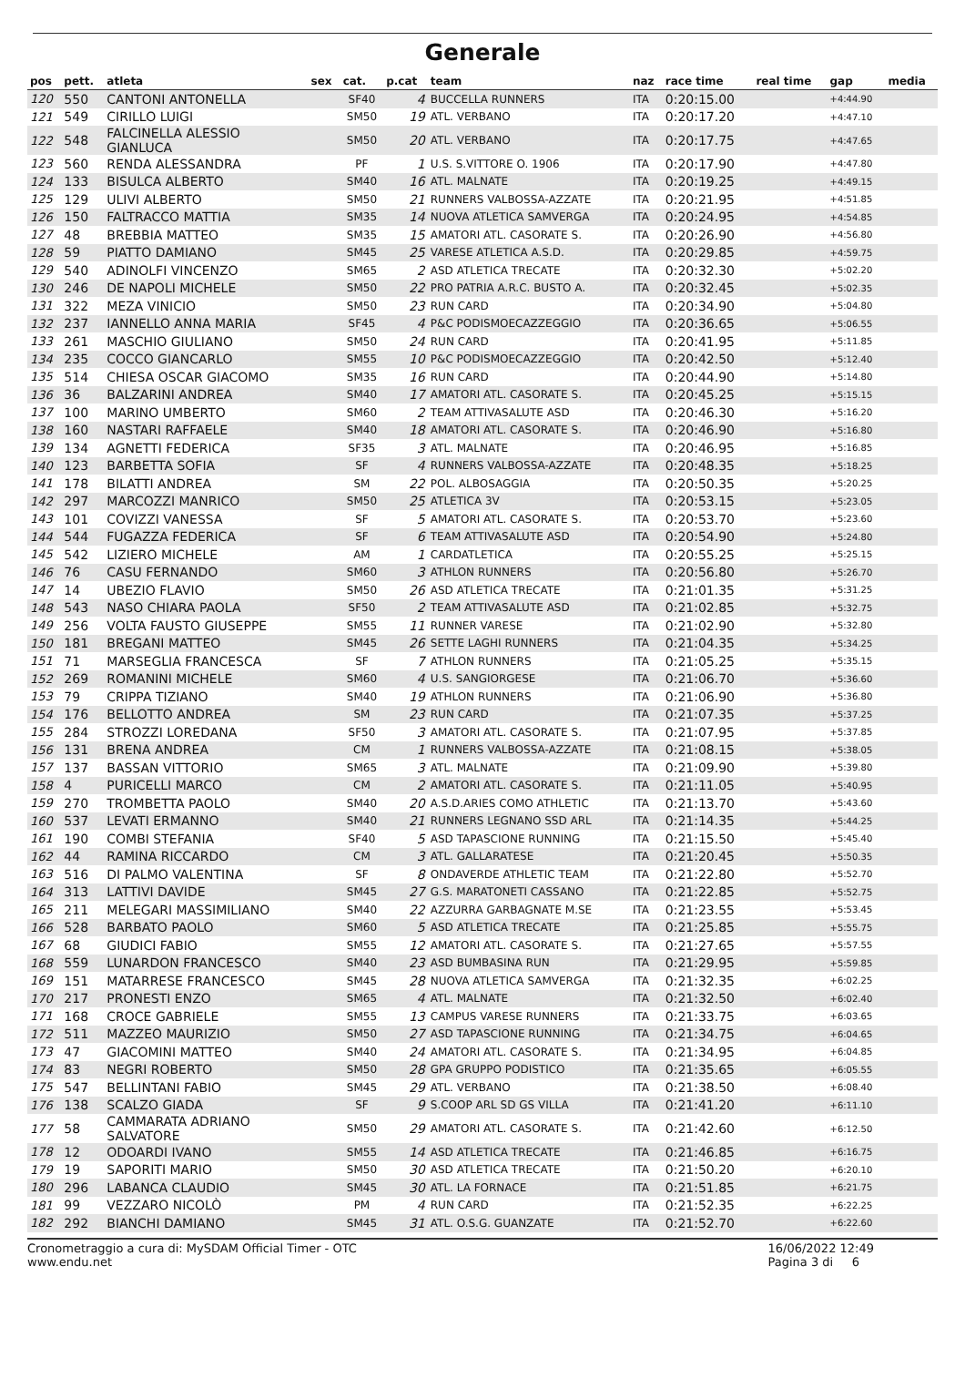Generale
| pos | pett. | atleta | sex | cat. | p.cat | team | naz | race time | real time | gap | media |
| --- | --- | --- | --- | --- | --- | --- | --- | --- | --- | --- | --- |
| 120 | 550 | CANTONI ANTONELLA | | SF40 | 4 | BUCCELLA RUNNERS | ITA | 0:20:15.00 | | +4:44.90 | |
| 121 | 549 | CIRILLO LUIGI | | SM50 | 19 | ATL. VERBANO | ITA | 0:20:17.20 | | +4:47.10 | |
| 122 | 548 | FALCINELLA ALESSIO GIANLUCA | | SM50 | 20 | ATL. VERBANO | ITA | 0:20:17.75 | | +4:47.65 | |
| 123 | 560 | RENDA ALESSANDRA | | PF | 1 | U.S. S.VITTORE O. 1906 | ITA | 0:20:17.90 | | +4:47.80 | |
| 124 | 133 | BISULCA ALBERTO | | SM40 | 16 | ATL. MALNATE | ITA | 0:20:19.25 | | +4:49.15 | |
| 125 | 129 | ULIVI ALBERTO | | SM50 | 21 | RUNNERS VALBOSSA-AZZATE | ITA | 0:20:21.95 | | +4:51.85 | |
| 126 | 150 | FALTRACCO MATTIA | | SM35 | 14 | NUOVA ATLETICA SAMVERGA | ITA | 0:20:24.95 | | +4:54.85 | |
| 127 | 48 | BREBBIA MATTEO | | SM35 | 15 | AMATORI ATL. CASORATE S. | ITA | 0:20:26.90 | | +4:56.80 | |
| 128 | 59 | PIATTO DAMIANO | | SM45 | 25 | VARESE ATLETICA A.S.D. | ITA | 0:20:29.85 | | +4:59.75 | |
| 129 | 540 | ADINOLFI VINCENZO | | SM65 | 2 | ASD ATLETICA TRECATE | ITA | 0:20:32.30 | | +5:02.20 | |
| 130 | 246 | DE NAPOLI MICHELE | | SM50 | 22 | PRO PATRIA A.R.C. BUSTO A. | ITA | 0:20:32.45 | | +5:02.35 | |
| 131 | 322 | MEZA VINICIO | | SM50 | 23 | RUN CARD | ITA | 0:20:34.90 | | +5:04.80 | |
| 132 | 237 | IANNELLO ANNA MARIA | | SF45 | 4 | P&C PODISMOECAZZEGGIO | ITA | 0:20:36.65 | | +5:06.55 | |
| 133 | 261 | MASCHIO GIULIANO | | SM50 | 24 | RUN CARD | ITA | 0:20:41.95 | | +5:11.85 | |
| 134 | 235 | COCCO GIANCARLO | | SM55 | 10 | P&C PODISMOECAZZEGGIO | ITA | 0:20:42.50 | | +5:12.40 | |
| 135 | 514 | CHIESA OSCAR GIACOMO | | SM35 | 16 | RUN CARD | ITA | 0:20:44.90 | | +5:14.80 | |
| 136 | 36 | BALZARINI ANDREA | | SM40 | 17 | AMATORI ATL. CASORATE S. | ITA | 0:20:45.25 | | +5:15.15 | |
| 137 | 100 | MARINO UMBERTO | | SM60 | 2 | TEAM ATTIVASALUTE ASD | ITA | 0:20:46.30 | | +5:16.20 | |
| 138 | 160 | NASTARI RAFFAELE | | SM40 | 18 | AMATORI ATL. CASORATE S. | ITA | 0:20:46.90 | | +5:16.80 | |
| 139 | 134 | AGNETTI FEDERICA | | SF35 | 3 | ATL. MALNATE | ITA | 0:20:46.95 | | +5:16.85 | |
| 140 | 123 | BARBETTA SOFIA | | SF | 4 | RUNNERS VALBOSSA-AZZATE | ITA | 0:20:48.35 | | +5:18.25 | |
| 141 | 178 | BILATTI ANDREA | | SM | 22 | POL. ALBOSAGGIA | ITA | 0:20:50.35 | | +5:20.25 | |
| 142 | 297 | MARCOZZI MANRICO | | SM50 | 25 | ATLETICA 3V | ITA | 0:20:53.15 | | +5:23.05 | |
| 143 | 101 | COVIZZI VANESSA | | SF | 5 | AMATORI ATL. CASORATE S. | ITA | 0:20:53.70 | | +5:23.60 | |
| 144 | 544 | FUGAZZA FEDERICA | | SF | 6 | TEAM ATTIVASALUTE ASD | ITA | 0:20:54.90 | | +5:24.80 | |
| 145 | 542 | LIZIERO MICHELE | | AM | 1 | CARDATLETICA | ITA | 0:20:55.25 | | +5:25.15 | |
| 146 | 76 | CASU FERNANDO | | SM60 | 3 | ATHLON RUNNERS | ITA | 0:20:56.80 | | +5:26.70 | |
| 147 | 14 | UBEZIO FLAVIO | | SM50 | 26 | ASD ATLETICA TRECATE | ITA | 0:21:01.35 | | +5:31.25 | |
| 148 | 543 | NASO CHIARA PAOLA | | SF50 | 2 | TEAM ATTIVASALUTE ASD | ITA | 0:21:02.85 | | +5:32.75 | |
| 149 | 256 | VOLTA FAUSTO GIUSEPPE | | SM55 | 11 | RUNNER VARESE | ITA | 0:21:02.90 | | +5:32.80 | |
| 150 | 181 | BREGANI MATTEO | | SM45 | 26 | SETTE LAGHI RUNNERS | ITA | 0:21:04.35 | | +5:34.25 | |
| 151 | 71 | MARSEGLIA FRANCESCA | | SF | 7 | ATHLON RUNNERS | ITA | 0:21:05.25 | | +5:35.15 | |
| 152 | 269 | ROMANINI MICHELE | | SM60 | 4 | U.S. SANGIORGESE | ITA | 0:21:06.70 | | +5:36.60 | |
| 153 | 79 | CRIPPA TIZIANO | | SM40 | 19 | ATHLON RUNNERS | ITA | 0:21:06.90 | | +5:36.80 | |
| 154 | 176 | BELLOTTO ANDREA | | SM | 23 | RUN CARD | ITA | 0:21:07.35 | | +5:37.25 | |
| 155 | 284 | STROZZI LOREDANA | | SF50 | 3 | AMATORI ATL. CASORATE S. | ITA | 0:21:07.95 | | +5:37.85 | |
| 156 | 131 | BRENA ANDREA | | CM | 1 | RUNNERS VALBOSSA-AZZATE | ITA | 0:21:08.15 | | +5:38.05 | |
| 157 | 137 | BASSAN VITTORIO | | SM65 | 3 | ATL. MALNATE | ITA | 0:21:09.90 | | +5:39.80 | |
| 158 | 4 | PURICELLI MARCO | | CM | 2 | AMATORI ATL. CASORATE S. | ITA | 0:21:11.05 | | +5:40.95 | |
| 159 | 270 | TROMBETTA PAOLO | | SM40 | 20 | A.S.D.ARIES COMO ATHLETIC | ITA | 0:21:13.70 | | +5:43.60 | |
| 160 | 537 | LEVATI ERMANNO | | SM40 | 21 | RUNNERS LEGNANO SSD ARL | ITA | 0:21:14.35 | | +5:44.25 | |
| 161 | 190 | COMBI STEFANIA | | SF40 | 5 | ASD TAPASCIONE RUNNING | ITA | 0:21:15.50 | | +5:45.40 | |
| 162 | 44 | RAMINA RICCARDO | | CM | 3 | ATL. GALLARATESE | ITA | 0:21:20.45 | | +5:50.35 | |
| 163 | 516 | DI PALMO VALENTINA | | SF | 8 | ONDAVERDE ATHLETIC TEAM | ITA | 0:21:22.80 | | +5:52.70 | |
| 164 | 313 | LATTIVI DAVIDE | | SM45 | 27 | G.S. MARATONETI CASSANO | ITA | 0:21:22.85 | | +5:52.75 | |
| 165 | 211 | MELEGARI MASSIMILIANO | | SM40 | 22 | AZZURRA GARBAGNATE M.SE | ITA | 0:21:23.55 | | +5:53.45 | |
| 166 | 528 | BARBATO PAOLO | | SM60 | 5 | ASD ATLETICA TRECATE | ITA | 0:21:25.85 | | +5:55.75 | |
| 167 | 68 | GIUDICI FABIO | | SM55 | 12 | AMATORI ATL. CASORATE S. | ITA | 0:21:27.65 | | +5:57.55 | |
| 168 | 559 | LUNARDON FRANCESCO | | SM40 | 23 | ASD BUMBASINA RUN | ITA | 0:21:29.95 | | +5:59.85 | |
| 169 | 151 | MATARRESE FRANCESCO | | SM45 | 28 | NUOVA ATLETICA SAMVERGA | ITA | 0:21:32.35 | | +6:02.25 | |
| 170 | 217 | PRONESTI ENZO | | SM65 | 4 | ATL. MALNATE | ITA | 0:21:32.50 | | +6:02.40 | |
| 171 | 168 | CROCE GABRIELE | | SM55 | 13 | CAMPUS VARESE RUNNERS | ITA | 0:21:33.75 | | +6:03.65 | |
| 172 | 511 | MAZZEO MAURIZIO | | SM50 | 27 | ASD TAPASCIONE RUNNING | ITA | 0:21:34.75 | | +6:04.65 | |
| 173 | 47 | GIACOMINI MATTEO | | SM40 | 24 | AMATORI ATL. CASORATE S. | ITA | 0:21:34.95 | | +6:04.85 | |
| 174 | 83 | NEGRI ROBERTO | | SM50 | 28 | GPA GRUPPO PODISTICO | ITA | 0:21:35.65 | | +6:05.55 | |
| 175 | 547 | BELLINTANI FABIO | | SM45 | 29 | ATL. VERBANO | ITA | 0:21:38.50 | | +6:08.40 | |
| 176 | 138 | SCALZO GIADA | | SF | 9 | S.COOP ARL SD GS VILLA | ITA | 0:21:41.20 | | +6:11.10 | |
| 177 | 58 | CAMMARATA ADRIANO SALVATORE | | SM50 | 29 | AMATORI ATL. CASORATE S. | ITA | 0:21:42.60 | | +6:12.50 | |
| 178 | 12 | ODOARDI IVANO | | SM55 | 14 | ASD ATLETICA TRECATE | ITA | 0:21:46.85 | | +6:16.75 | |
| 179 | 19 | SAPORITI MARIO | | SM50 | 30 | ASD ATLETICA TRECATE | ITA | 0:21:50.20 | | +6:20.10 | |
| 180 | 296 | LABANCA CLAUDIO | | SM45 | 30 | ATL. LA FORNACE | ITA | 0:21:51.85 | | +6:21.75 | |
| 181 | 99 | VEZZARO NICOLÒ | | PM | 4 | RUN CARD | ITA | 0:21:52.35 | | +6:22.25 | |
| 182 | 292 | BIANCHI DAMIANO | | SM45 | 31 | ATL. O.S.G. GUANZATE | ITA | 0:21:52.70 | | +6:22.60 | |
Cronometraggio a cura di: MySDAM Official Timer - OTC
www.endu.net
16/06/2022 12:49
Pagina 3 di 6